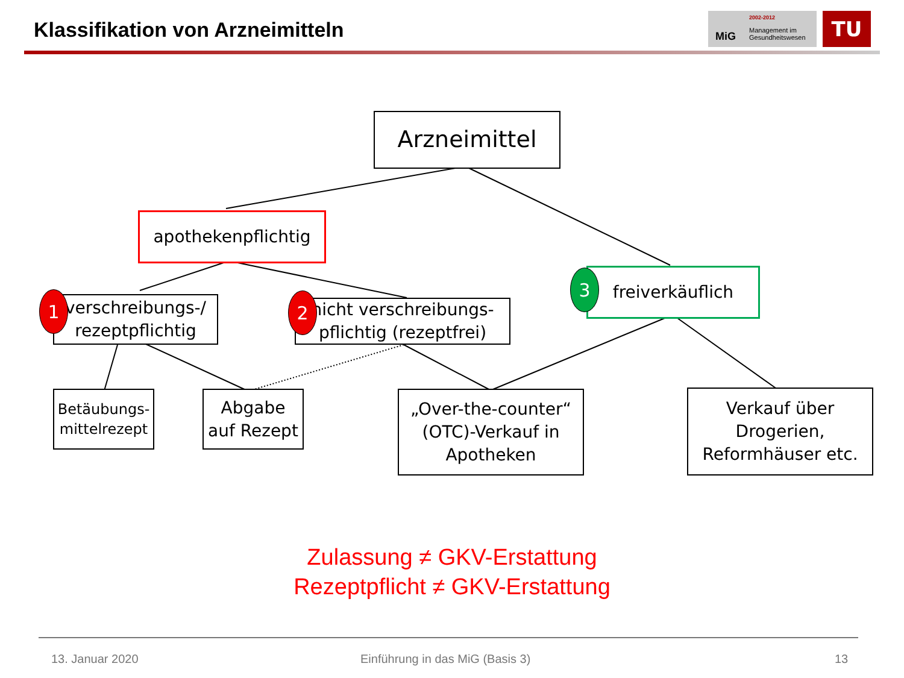Klassifikation von Arzneimitteln
MiG
2002-2012
Management im
Gesundheitswesen
TU
Arzneimittel
apothekenpflichtig
freiverkäuflich
verschreibungs-/
rezeptpflichtig
nicht verschreibungs-
pflichtig (rezeptfrei)
1 2
3
Betäubungs-
mittelrezept
Abgabe
auf Rezept
„Over-the-counter“
(OTC)-Verkauf in
Apotheken
Verkauf über
Drogerien,
Reformhäuser etc.
Zulassung ≠ GKV-Erstattung
Rezeptpflicht ≠ GKV-Erstattung
13. Januar 2020
Einführung in das MiG (Basis 3)
13